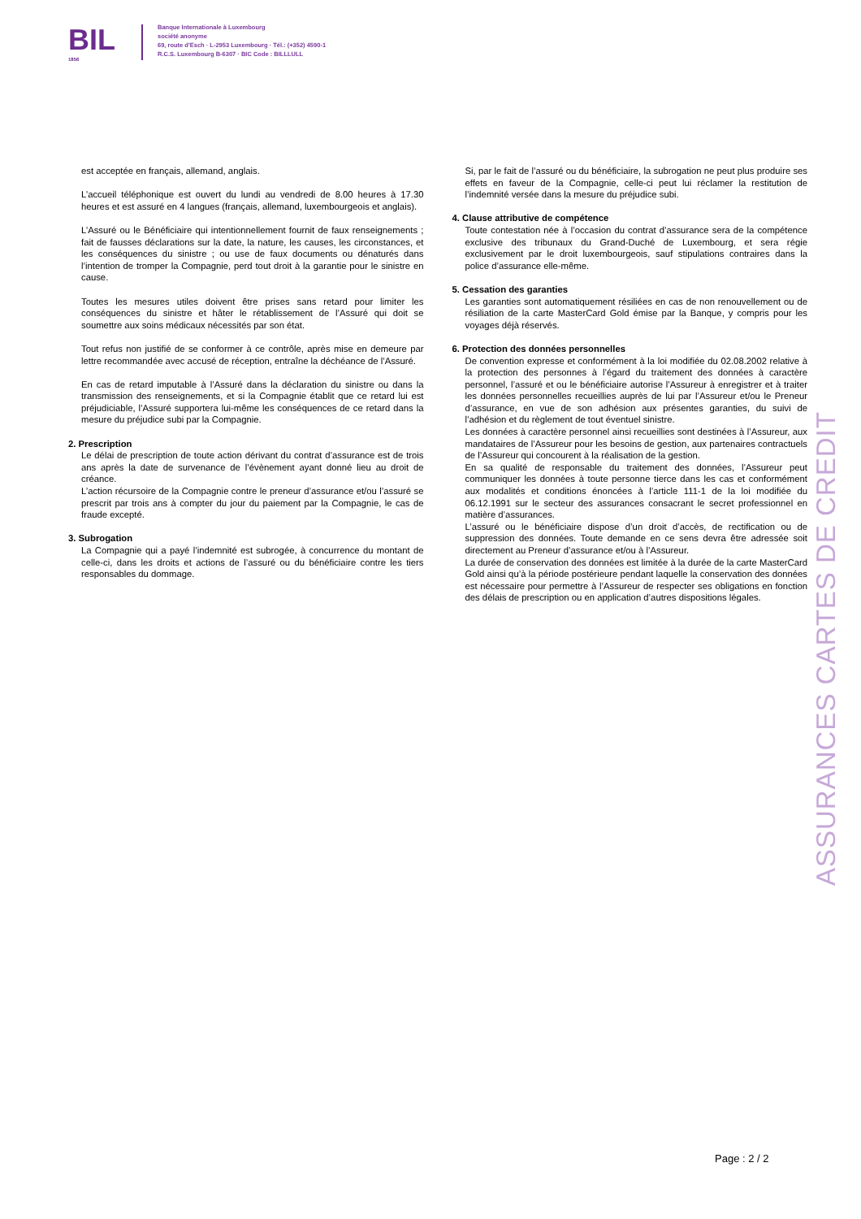BIL
1856
Banque Internationale à Luxembourg
société anonyme
69, route d'Esch · L-2953 Luxembourg · Tél.: (+352) 4590-1
R.C.S. Luxembourg B-6307 · BIC Code : BILLLULL
est acceptée en français, allemand, anglais.
L’accueil téléphonique est ouvert du lundi au vendredi de 8.00 heures à 17.30 heures et est assuré en 4 langues (français, allemand, luxembourgeois et anglais).
L’Assuré ou le Bénéficiaire qui intentionnellement fournit de faux renseignements ; fait de fausses déclarations sur la date, la nature, les causes, les circonstances, et les conséquences du sinistre ; ou use de faux documents ou dénaturés dans l’intention de tromper la Compagnie, perd tout droit à la garantie pour le sinistre en cause.
Toutes les mesures utiles doivent être prises sans retard pour limiter les conséquences du sinistre et hâter le rétablissement de l’Assuré qui doit se soumettre aux soins médicaux nécessités par son état.
Tout refus non justifié de se conformer à ce contrôle, après mise en demeure par lettre recommandée avec accusé de réception, entraîne la déchéance de l’Assuré.
En cas de retard imputable à l’Assuré dans la déclaration du sinistre ou dans la transmission des renseignements, et si la Compagnie établit que ce retard lui est préjudiciable, l’Assuré supportera lui-même les conséquences de ce retard dans la mesure du préjudice subi par la Compagnie.
2. Prescription
Le délai de prescription de toute action dérivant du contrat d’assurance est de trois ans après la date de survenance de l’évènement ayant donné lieu au droit de créance.
L’action récursoire de la Compagnie contre le preneur d’assurance et/ou l’assuré se prescrit par trois ans à compter du jour du paiement par la Compagnie, le cas de fraude excepté.
3. Subrogation
La Compagnie qui a payé l’indemnité est subrogée, à concurrence du montant de celle-ci, dans les droits et actions de l’assuré ou du bénéficiaire contre les tiers responsables du dommage.
Si, par le fait de l’assuré ou du bénéficiaire, la subrogation ne peut plus produire ses effets en faveur de la Compagnie, celle-ci peut lui réclamer la restitution de l’indemnité versée dans la mesure du préjudice subi.
4. Clause attributive de compétence
Toute contestation née à l’occasion du contrat d’assurance sera de la compétence exclusive des tribunaux du Grand-Duché de Luxembourg, et sera régie exclusivement par le droit luxembourgeois, sauf stipulations contraires dans la police d’assurance elle-même.
5. Cessation des garanties
Les garanties sont automatiquement résiliées en cas de non renouvellement ou de résiliation de la carte MasterCard Gold émise par la Banque, y compris pour les voyages déjà réservés.
6. Protection des données personnelles
De convention expresse et conformément à la loi modifiée du 02.08.2002 relative à la protection des personnes à l’égard du traitement des données à caractère personnel, l’assuré et ou le bénéficiaire autorise l’Assureur à enregistrer et à traiter les données personnelles recueillies auprès de lui par l’Assureur et/ou le Preneur d’assurance, en vue de son adhésion aux présentes garanties, du suivi de l’adhésion et du règlement de tout éventuel sinistre.
Les données à caractère personnel ainsi recueillies sont destinées à l’Assureur, aux mandataires de l’Assureur pour les besoins de gestion, aux partenaires contractuels de l’Assureur qui concourent à la réalisation de la gestion.
En sa qualité de responsable du traitement des données, l’Assureur peut communiquer les données à toute personne tierce dans les cas et conformément aux modalités et conditions énoncées à l’article 111-1 de la loi modifiée du 06.12.1991 sur le secteur des assurances consacrant le secret professionnel en matière d’assurances.
L’assuré ou le bénéficiaire dispose d’un droit d’accès, de rectification ou de suppression des données. Toute demande en ce sens devra être adressée soit directement au Preneur d’assurance et/ou à l’Assureur.
La durée de conservation des données est limitée à la durée de la carte MasterCard Gold ainsi qu’à la période postérieure pendant laquelle la conservation des données est nécessaire pour permettre à l’Assureur de respecter ses obligations en fonction des délais de prescription ou en application d’autres dispositions légales.
ASSURANCES CARTES DE CREDIT
Page : 2 / 2